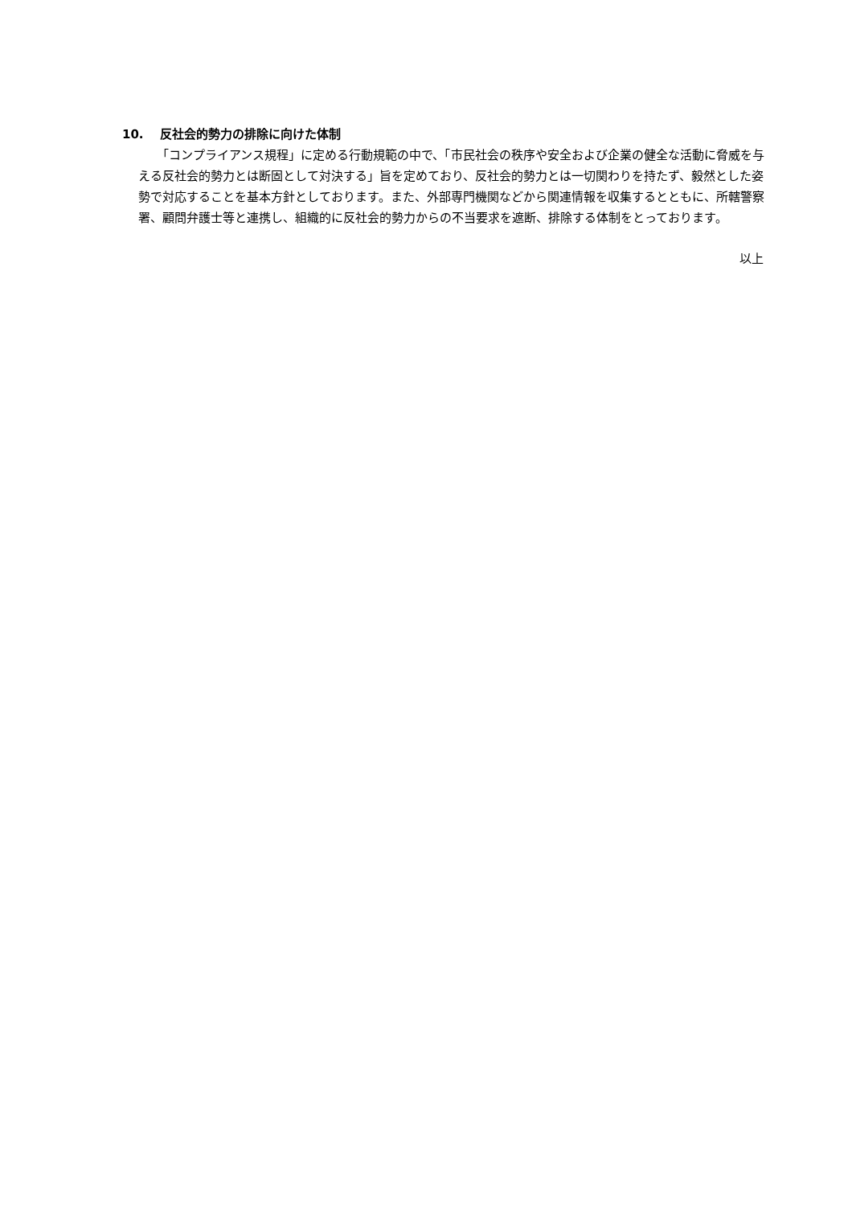10. 反社会的勢力の排除に向けた体制
「コンプライアンス規程」に定める行動規範の中で、「市民社会の秩序や安全および企業の健全な活動に脅威を与える反社会的勢力とは断固として対決する」旨を定めており、反社会的勢力とは一切関わりを持たず、毅然とした姿勢で対応することを基本方針としております。また、外部専門機関などから関連情報を収集するとともに、所轄警察署、顧問弁護士等と連携し、組織的に反社会的勢力からの不当要求を遮断、排除する体制をとっております。
以上